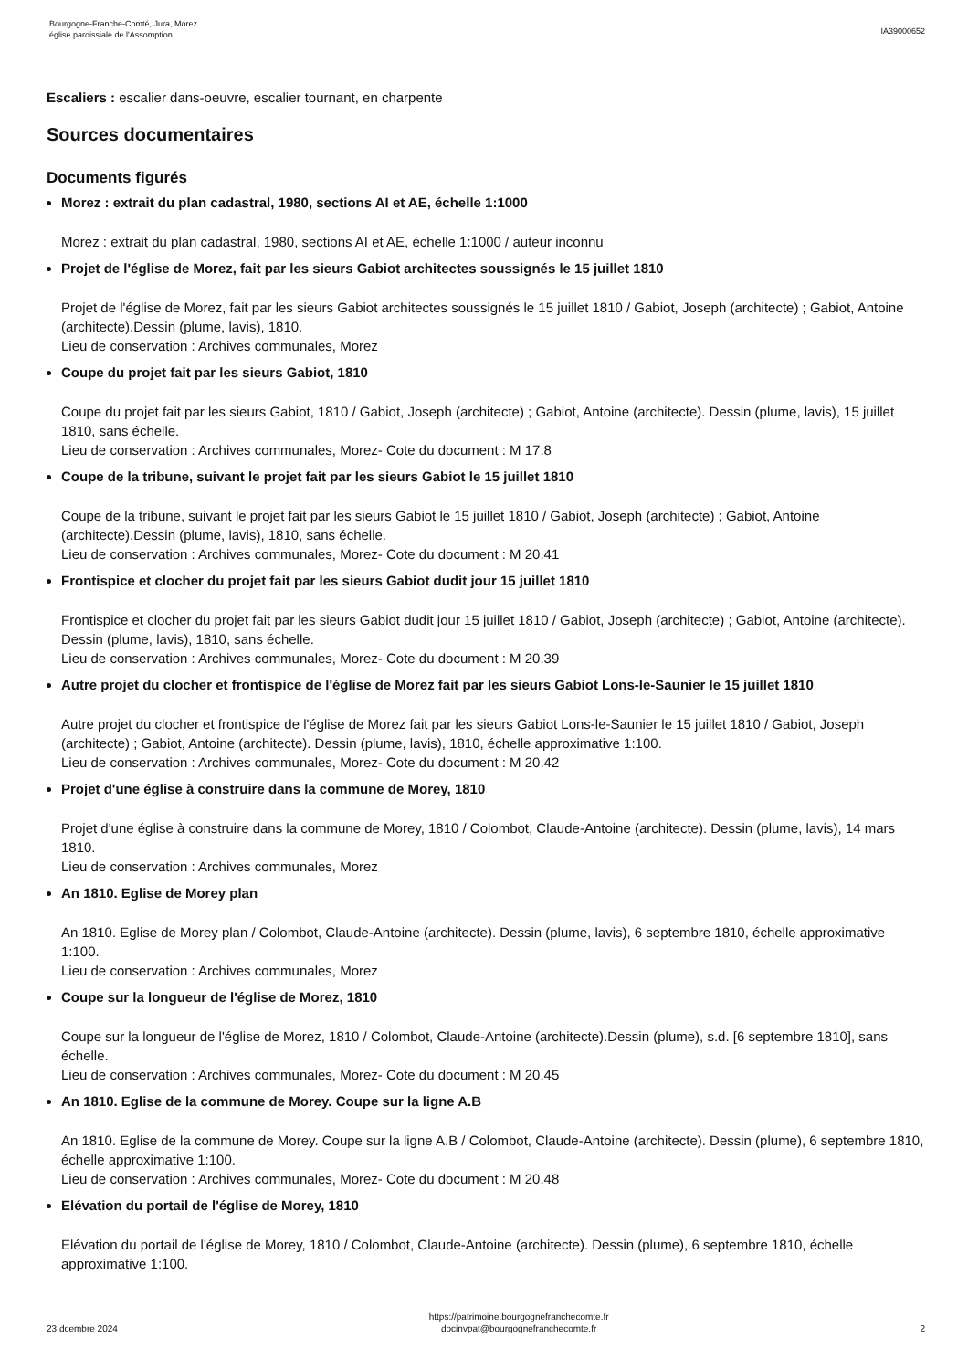Bourgogne-Franche-Comté, Jura, Morez
église paroissiale de l'Assomption
IA39000652
Escaliers : escalier dans-oeuvre, escalier tournant, en charpente
Sources documentaires
Documents figurés
Morez : extrait du plan cadastral, 1980, sections AI et AE, échelle 1:1000
Morez : extrait du plan cadastral, 1980, sections AI et AE, échelle 1:1000 / auteur inconnu
Projet de l'église de Morez, fait par les sieurs Gabiot architectes soussignés le 15 juillet 1810
Projet de l'église de Morez, fait par les sieurs Gabiot architectes soussignés le 15 juillet 1810 / Gabiot, Joseph (architecte) ; Gabiot, Antoine (architecte).Dessin (plume, lavis), 1810.
Lieu de conservation : Archives communales, Morez
Coupe du projet fait par les sieurs Gabiot, 1810
Coupe du projet fait par les sieurs Gabiot, 1810 / Gabiot, Joseph (architecte) ; Gabiot, Antoine (architecte). Dessin (plume, lavis), 15 juillet 1810, sans échelle.
Lieu de conservation : Archives communales, Morez- Cote du document : M 17.8
Coupe de la tribune, suivant le projet fait par les sieurs Gabiot le 15 juillet 1810
Coupe de la tribune, suivant le projet fait par les sieurs Gabiot le 15 juillet 1810 / Gabiot, Joseph (architecte) ; Gabiot, Antoine (architecte).Dessin (plume, lavis), 1810, sans échelle.
Lieu de conservation : Archives communales, Morez- Cote du document : M 20.41
Frontispice et clocher du projet fait par les sieurs Gabiot dudit jour 15 juillet 1810
Frontispice et clocher du projet fait par les sieurs Gabiot dudit jour 15 juillet 1810 / Gabiot, Joseph (architecte) ; Gabiot, Antoine (architecte). Dessin (plume, lavis), 1810, sans échelle.
Lieu de conservation : Archives communales, Morez- Cote du document : M 20.39
Autre projet du clocher et frontispice de l'église de Morez fait par les sieurs Gabiot Lons-le-Saunier le 15 juillet 1810
Autre projet du clocher et frontispice de l'église de Morez fait par les sieurs Gabiot Lons-le-Saunier le 15 juillet 1810 / Gabiot, Joseph (architecte) ; Gabiot, Antoine (architecte). Dessin (plume, lavis), 1810, échelle approximative 1:100.
Lieu de conservation : Archives communales, Morez- Cote du document : M 20.42
Projet d'une église à construire dans la commune de Morey, 1810
Projet d'une église à construire dans la commune de Morey, 1810 / Colombot, Claude-Antoine (architecte). Dessin (plume, lavis), 14 mars 1810.
Lieu de conservation : Archives communales, Morez
An 1810. Eglise de Morey plan
An 1810. Eglise de Morey plan / Colombot, Claude-Antoine (architecte). Dessin (plume, lavis), 6 septembre 1810, échelle approximative 1:100.
Lieu de conservation : Archives communales, Morez
Coupe sur la longueur de l'église de Morez, 1810
Coupe sur la longueur de l'église de Morez, 1810 / Colombot, Claude-Antoine (architecte).Dessin (plume), s.d. [6 septembre 1810], sans échelle.
Lieu de conservation : Archives communales, Morez- Cote du document : M 20.45
An 1810. Eglise de la commune de Morey. Coupe sur la ligne A.B
An 1810. Eglise de la commune de Morey. Coupe sur la ligne A.B / Colombot, Claude-Antoine (architecte). Dessin (plume), 6 septembre 1810, échelle approximative 1:100.
Lieu de conservation : Archives communales, Morez- Cote du document : M 20.48
Elévation du portail de l'église de Morey, 1810
Elévation du portail de l'église de Morey, 1810 / Colombot, Claude-Antoine (architecte). Dessin (plume), 6 septembre 1810, échelle approximative 1:100.
23 dcembre 2024
https://patrimoine.bourgognefranchecomte.fr
docinvpat@bourgognefranchecomte.fr
2